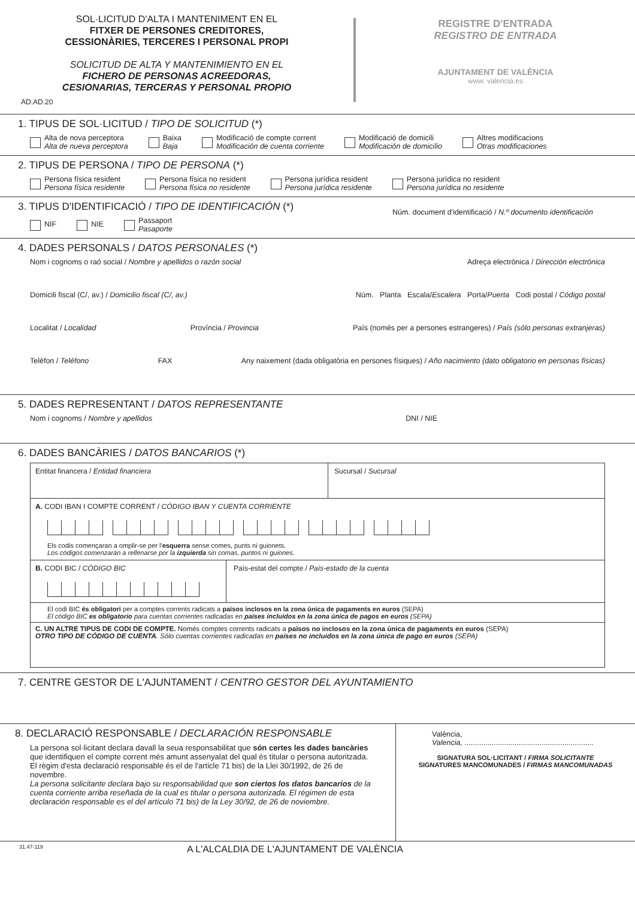SOL·LICITUD D'ALTA I MANTENIMENT EN EL
FITXER DE PERSONES CREDITORES,
CESSIONÀRIES, TERCERES I PERSONAL PROPI
SOLICITUD DE ALTA Y MANTENIMIENTO EN EL
FICHERO DE PERSONAS ACREEDORAS,
CESIONARIAS, TERCERAS Y PERSONAL PROPIO
AD.AD.20
REGISTRE D'ENTRADA
REGISTRO DE ENTRADA
AJUNTAMENT DE VALÈNCIA
www. valencia.es
1. TIPUS DE SOL·LICITUD / TIPO DE SOLICITUD (*)
Alta de nova perceptora
Alta de nueva perceptora
Baixa
Baja
Modificació de compte corrent
Modificación de cuenta corriente
Modificació de domicili
Modificación de domicilio
Altres modificacions
Otras modificaciones
2. TIPUS DE PERSONA / TIPO DE PERSONA (*)
Persona física resident
Persona física residente
Persona física no resident
Persona física no residente
Persona jurídica resident
Persona jurídica residente
Persona jurídica no resident
Persona jurídica no residente
3. TIPUS D'IDENTIFICACIÓ / TIPO DE IDENTIFICACIÓN (*)
Núm. document d'identificació / N.º documento identificación
NIF NIE
Passaport
Pasaporte
4. DADES PERSONALS / DATOS PERSONALES (*)
Nom i cognoms o raó social / Nombre y apellidos o razón social Adreça electrònica / Dirección electrónica
Domicili fiscal (C/, av.) / Domicilio fiscal (C/, av.) Núm. Planta Escala/Escalera Porta/Puerta Codi postal / Código postal
Localitat / Localidad Província / Provincia País (només per a persones estrangeres) / País (sólo personas extranjeras)
Telèfon / Teléfono FAX Any naixement (dada obligatòria en persones físiques) / Año nacimiento (dato obligatorio en personas físicas)
5. DADES REPRESENTANT / DATOS REPRESENTANTE
Nom i cognoms / Nombre y apellidos DNI / NIE
6. DADES BANCÀRIES / DATOS BANCARIOS (*)
Entitat financera / Entidad financiera Sucursal / Sucursal
A. CODI IBAN I COMPTE CORRENT / CÓDIGO IBAN Y CUENTA CORRIENTE
Els codis començaran a omplir-se per l'esquerra sense comes, punts ni guionets.
Los códigos comenzarán a rellenarse por la izquierda sin comas, puntos ni guiones.
B. CODI BIC / CÓDIGO BIC País-estat del compte / País-estado de la cuenta
El codi BIC és obligatori per a comptes corrents radicats a països inclosos en la zona única de pagaments en euros (SEPA)
El código BIC es obligatorio para cuentas corrientes radicadas en países incluidos en la zona única de pagos en euros (SEPA)
C. UN ALTRE TIPUS DE CODI DE COMPTE. Només comptes corrents radicats a països no inclosos en la zona única de pagaments en euros (SEPA)
OTRO TIPO DE CÓDIGO DE CUENTA. Sólo cuentas corrientes radicadas en países no incluidos en la zona única de pago en euros (SEPA)
7. CENTRE GESTOR DE L'AJUNTAMENT / CENTRO GESTOR DEL AYUNTAMIENTO
8. DECLARACIÓ RESPONSABLE / DECLARACIÓN RESPONSABLE
La persona sol·licitant declara davall la seua responsabilitat que són certes les dades bancàries que identifiquen el compte corrent més amunt assenyalat del qual és titular o persona autoritzada.
El règim d'esta declaració responsable és el de l'article 71 bis) de la Llei 30/1992, de 26 de novembre.
La persona solicitante declara bajo su responsabilidad que son ciertos los datos bancarios de la cuenta corriente arriba reseñada de la cual es titular o persona autorizada. El régimen de esta declaración responsable es el del artículo 71 bis) de la Ley 30/92, de 26 de noviembre.
València,
Valencia, ..............................................................
SIGNATURA SOL·LICITANT / FIRMA SOLICITANTE
SIGNATURES MANCOMUNADES / FIRMAS MANCOMUNADAS
31.47-119 A L'ALCALDIA DE L'AJUNTAMENT DE VALÈNCIA